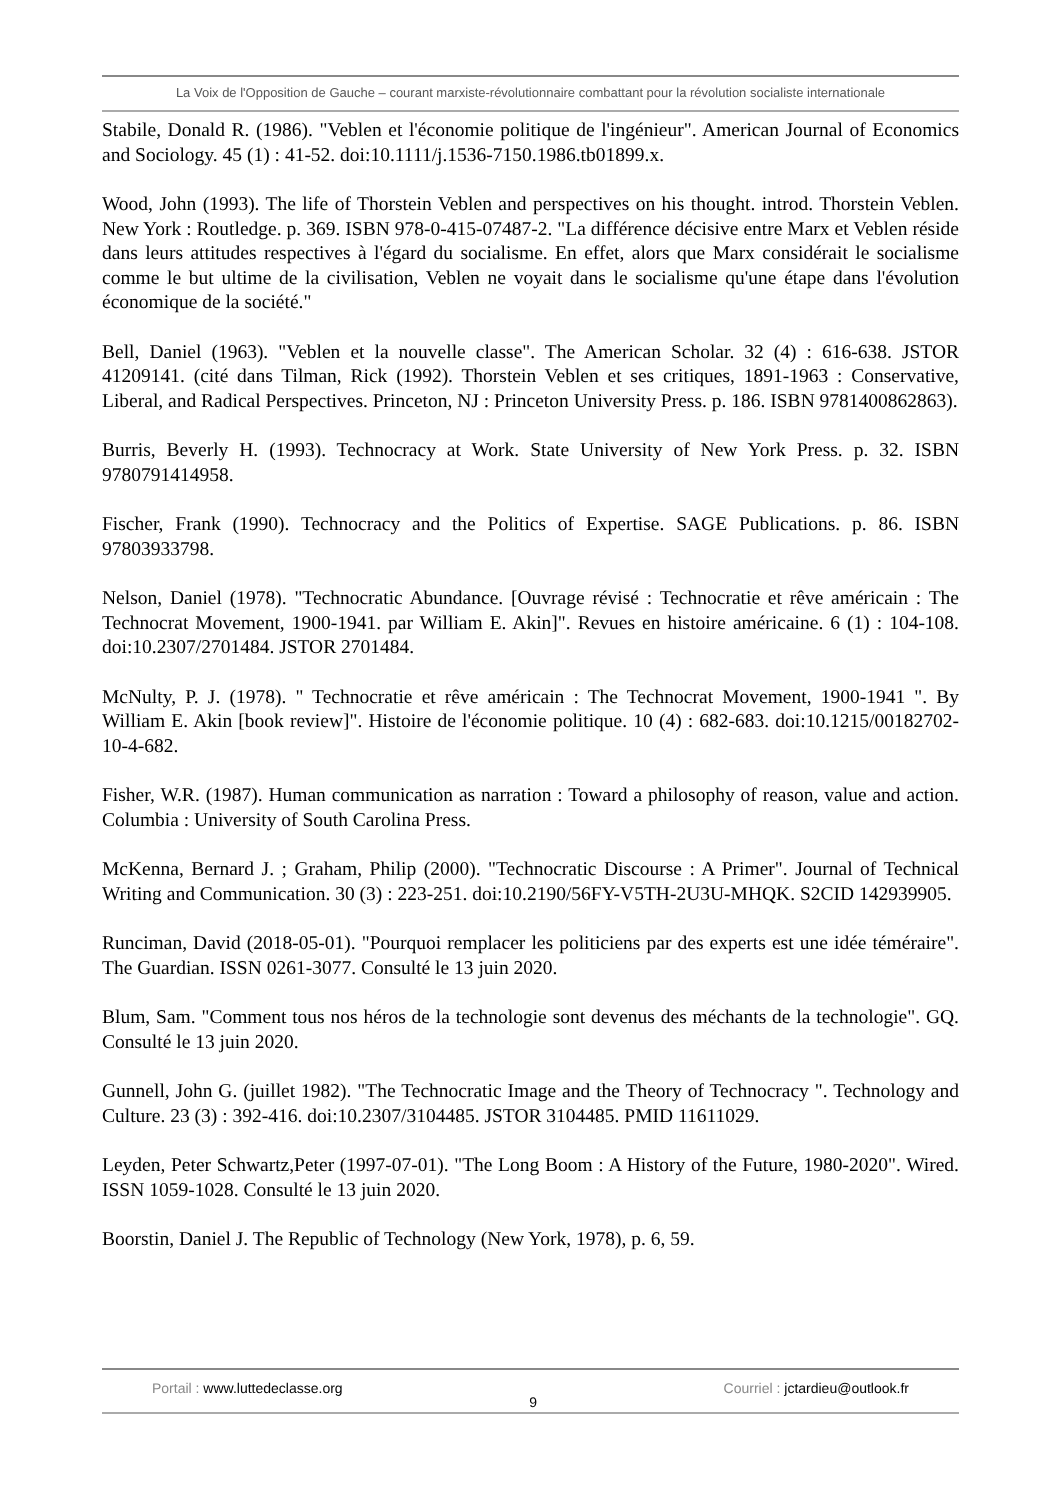La Voix de l'Opposition de Gauche – courant marxiste-révolutionnaire combattant pour la révolution socialiste internationale
Stabile, Donald R. (1986). "Veblen et l'économie politique de l'ingénieur". American Journal of Economics and Sociology. 45 (1) : 41-52. doi:10.1111/j.1536-7150.1986.tb01899.x.
Wood, John (1993). The life of Thorstein Veblen and perspectives on his thought. introd. Thorstein Veblen. New York : Routledge. p. 369. ISBN 978-0-415-07487-2. "La différence décisive entre Marx et Veblen réside dans leurs attitudes respectives à l'égard du socialisme. En effet, alors que Marx considérait le socialisme comme le but ultime de la civilisation, Veblen ne voyait dans le socialisme qu'une étape dans l'évolution économique de la société."
Bell, Daniel (1963). "Veblen et la nouvelle classe". The American Scholar. 32 (4) : 616-638. JSTOR 41209141. (cité dans Tilman, Rick (1992). Thorstein Veblen et ses critiques, 1891-1963 : Conservative, Liberal, and Radical Perspectives. Princeton, NJ : Princeton University Press. p. 186. ISBN 9781400862863).
Burris, Beverly H. (1993). Technocracy at Work. State University of New York Press. p. 32. ISBN 9780791414958.
Fischer, Frank (1990). Technocracy and the Politics of Expertise. SAGE Publications. p. 86. ISBN 97803933798.
Nelson, Daniel (1978). "Technocratic Abundance. [Ouvrage révisé : Technocratie et rêve américain : The Technocrat Movement, 1900-1941. par William E. Akin]". Revues en histoire américaine. 6 (1) : 104-108. doi:10.2307/2701484. JSTOR 2701484.
McNulty, P. J. (1978). " Technocratie et rêve américain : The Technocrat Movement, 1900-1941 ". By William E. Akin [book review]". Histoire de l'économie politique. 10 (4) : 682-683. doi:10.1215/00182702-10-4-682.
Fisher, W.R. (1987). Human communication as narration : Toward a philosophy of reason, value and action. Columbia : University of South Carolina Press.
McKenna, Bernard J. ; Graham, Philip (2000). "Technocratic Discourse : A Primer". Journal of Technical Writing and Communication. 30 (3) : 223-251. doi:10.2190/56FY-V5TH-2U3U-MHQK. S2CID 142939905.
Runciman, David (2018-05-01). "Pourquoi remplacer les politiciens par des experts est une idée téméraire". The Guardian. ISSN 0261-3077. Consulté le 13 juin 2020.
Blum, Sam. "Comment tous nos héros de la technologie sont devenus des méchants de la technologie". GQ. Consulté le 13 juin 2020.
Gunnell, John G. (juillet 1982). "The Technocratic Image and the Theory of Technocracy ". Technology and Culture. 23 (3) : 392-416. doi:10.2307/3104485. JSTOR 3104485. PMID 11611029.
Leyden, Peter Schwartz,Peter (1997-07-01). "The Long Boom : A History of the Future, 1980-2020". Wired. ISSN 1059-1028. Consulté le 13 juin 2020.
Boorstin, Daniel J. The Republic of Technology (New York, 1978), p. 6, 59.
Portail : www.luttedeclasse.org
9 Courriel : jctardieu@outlook.fr